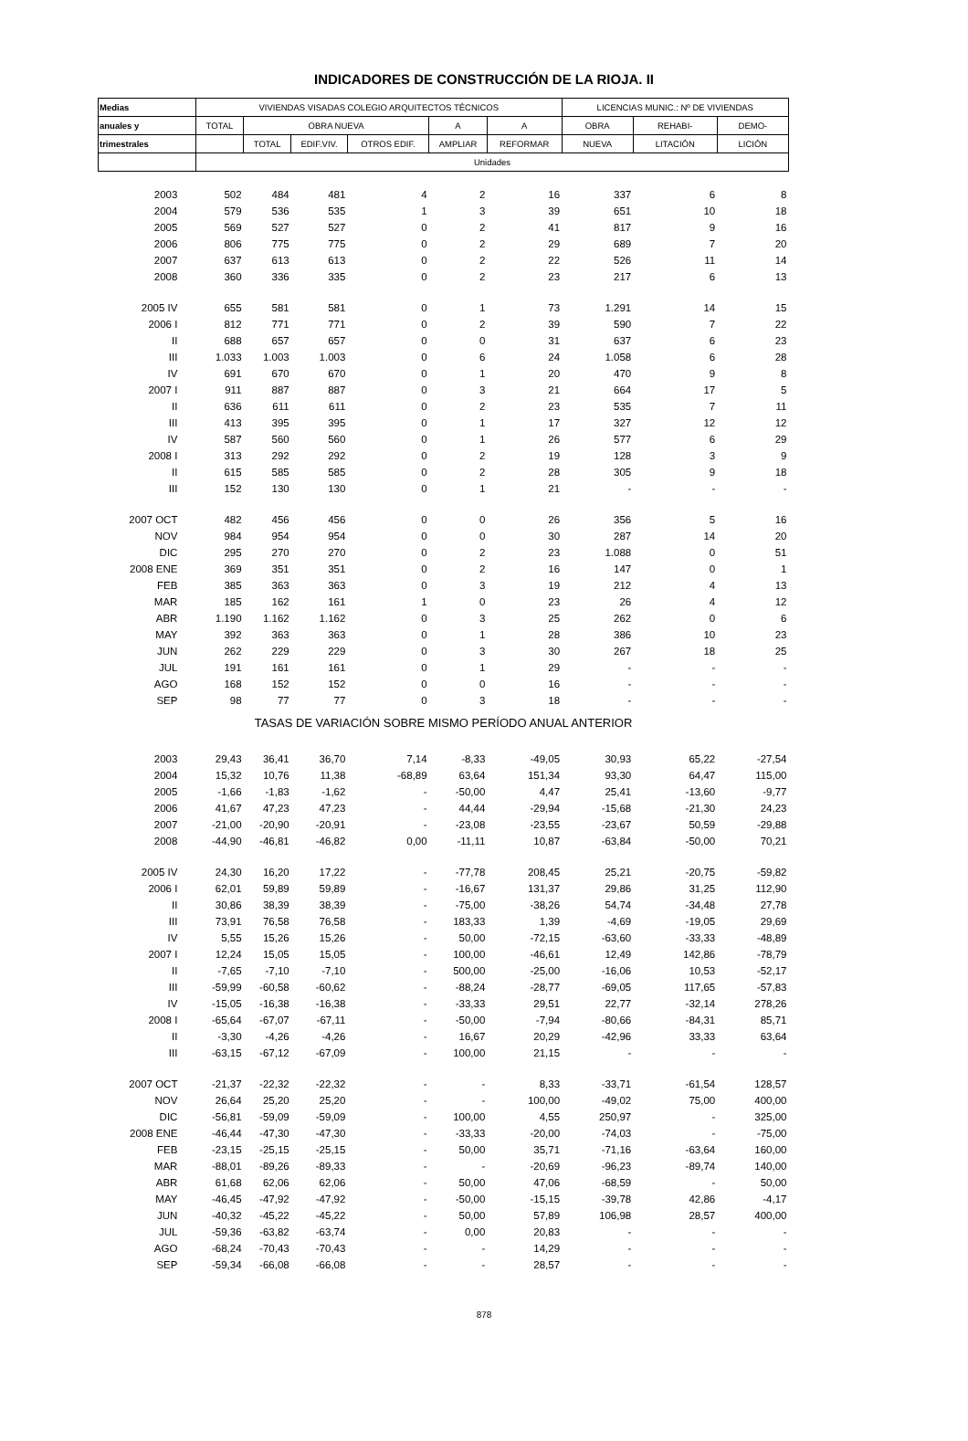INDICADORES DE CONSTRUCCIÓN DE LA RIOJA. II
| Medias | VIVIENDAS VISADAS COLEGIO ARQUITECTOS TÉCNICOS | | | | | | LICENCIAS MUNIC.: Nº DE VIVIENDAS | | |
| --- | --- | --- | --- | --- | --- | --- | --- | --- | --- |
| anuales y | TOTAL | OBRA NUEVA | | | A | A | OBRA | REHABI- | DEMO- |
| trimestrales | | TOTAL | EDIF.VIV. | OTROS EDIF. | AMPLIAR | REFORMAR | NUEVA | LITACIÓN | LICIÓN |
| | Unidades | | | | | | | | |
| 2003 | 502 | 484 | 481 | 4 | 2 | 16 | 337 | 6 | 8 |
| 2004 | 579 | 536 | 535 | 1 | 3 | 39 | 651 | 10 | 18 |
| 2005 | 569 | 527 | 527 | 0 | 2 | 41 | 817 | 9 | 16 |
| 2006 | 806 | 775 | 775 | 0 | 2 | 29 | 689 | 7 | 20 |
| 2007 | 637 | 613 | 613 | 0 | 2 | 22 | 526 | 11 | 14 |
| 2008 | 360 | 336 | 335 | 0 | 2 | 23 | 217 | 6 | 13 |
| 2005 IV | 655 | 581 | 581 | 0 | 1 | 73 | 1.291 | 14 | 15 |
| 2006 I | 812 | 771 | 771 | 0 | 2 | 39 | 590 | 7 | 22 |
| II | 688 | 657 | 657 | 0 | 0 | 31 | 637 | 6 | 23 |
| III | 1.033 | 1.003 | 1.003 | 0 | 6 | 24 | 1.058 | 6 | 28 |
| IV | 691 | 670 | 670 | 0 | 1 | 20 | 470 | 9 | 8 |
| 2007 I | 911 | 887 | 887 | 0 | 3 | 21 | 664 | 17 | 5 |
| II | 636 | 611 | 611 | 0 | 2 | 23 | 535 | 7 | 11 |
| III | 413 | 395 | 395 | 0 | 1 | 17 | 327 | 12 | 12 |
| IV | 587 | 560 | 560 | 0 | 1 | 26 | 577 | 6 | 29 |
| 2008 I | 313 | 292 | 292 | 0 | 2 | 19 | 128 | 3 | 9 |
| II | 615 | 585 | 585 | 0 | 2 | 28 | 305 | 9 | 18 |
| III | 152 | 130 | 130 | 0 | 1 | 21 | - | - | - |
| 2007 OCT | 482 | 456 | 456 | 0 | 0 | 26 | 356 | 5 | 16 |
| NOV | 984 | 954 | 954 | 0 | 0 | 30 | 287 | 14 | 20 |
| DIC | 295 | 270 | 270 | 0 | 2 | 23 | 1.088 | 0 | 51 |
| 2008 ENE | 369 | 351 | 351 | 0 | 2 | 16 | 147 | 0 | 1 |
| FEB | 385 | 363 | 363 | 0 | 3 | 19 | 212 | 4 | 13 |
| MAR | 185 | 162 | 161 | 1 | 0 | 23 | 26 | 4 | 12 |
| ABR | 1.190 | 1.162 | 1.162 | 0 | 3 | 25 | 262 | 0 | 6 |
| MAY | 392 | 363 | 363 | 0 | 1 | 28 | 386 | 10 | 23 |
| JUN | 262 | 229 | 229 | 0 | 3 | 30 | 267 | 18 | 25 |
| JUL | 191 | 161 | 161 | 0 | 1 | 29 | - | - | - |
| AGO | 168 | 152 | 152 | 0 | 0 | 16 | - | - | - |
| SEP | 98 | 77 | 77 | 0 | 3 | 18 | - | - | - |
| TASAS DE VARIACIÓN SOBRE MISMO PERÍODO ANUAL ANTERIOR | | | | | | | | | |
| 2003 | 29,43 | 36,41 | 36,70 | 7,14 | -8,33 | -49,05 | 30,93 | 65,22 | -27,54 |
| 2004 | 15,32 | 10,76 | 11,38 | -68,89 | 63,64 | 151,34 | 93,30 | 64,47 | 115,00 |
| 2005 | -1,66 | -1,83 | -1,62 | - | -50,00 | 4,47 | 25,41 | -13,60 | -9,77 |
| 2006 | 41,67 | 47,23 | 47,23 | - | 44,44 | -29,94 | -15,68 | -21,30 | 24,23 |
| 2007 | -21,00 | -20,90 | -20,91 | - | -23,08 | -23,55 | -23,67 | 50,59 | -29,88 |
| 2008 | -44,90 | -46,81 | -46,82 | 0,00 | -11,11 | 10,87 | -63,84 | -50,00 | 70,21 |
| 2005 IV | 24,30 | 16,20 | 17,22 | - | -77,78 | 208,45 | 25,21 | -20,75 | -59,82 |
| 2006 I | 62,01 | 59,89 | 59,89 | - | -16,67 | 131,37 | 29,86 | 31,25 | 112,90 |
| II | 30,86 | 38,39 | 38,39 | - | -75,00 | -38,26 | 54,74 | -34,48 | 27,78 |
| III | 73,91 | 76,58 | 76,58 | - | 183,33 | 1,39 | -4,69 | -19,05 | 29,69 |
| IV | 5,55 | 15,26 | 15,26 | - | 50,00 | -72,15 | -63,60 | -33,33 | -48,89 |
| 2007 I | 12,24 | 15,05 | 15,05 | - | 100,00 | -46,61 | 12,49 | 142,86 | -78,79 |
| II | -7,65 | -7,10 | -7,10 | - | 500,00 | -25,00 | -16,06 | 10,53 | -52,17 |
| III | -59,99 | -60,58 | -60,62 | - | -88,24 | -28,77 | -69,05 | 117,65 | -57,83 |
| IV | -15,05 | -16,38 | -16,38 | - | -33,33 | 29,51 | 22,77 | -32,14 | 278,26 |
| 2008 I | -65,64 | -67,07 | -67,11 | - | -50,00 | -7,94 | -80,66 | -84,31 | 85,71 |
| II | -3,30 | -4,26 | -4,26 | - | 16,67 | 20,29 | -42,96 | 33,33 | 63,64 |
| III | -63,15 | -67,12 | -67,09 | - | 100,00 | 21,15 | - | - | - |
| 2007 OCT | -21,37 | -22,32 | -22,32 | - | - | 8,33 | -33,71 | -61,54 | 128,57 |
| NOV | 26,64 | 25,20 | 25,20 | - | - | 100,00 | -49,02 | 75,00 | 400,00 |
| DIC | -56,81 | -59,09 | -59,09 | - | 100,00 | 4,55 | 250,97 | - | 325,00 |
| 2008 ENE | -46,44 | -47,30 | -47,30 | - | -33,33 | -20,00 | -74,03 | - | -75,00 |
| FEB | -23,15 | -25,15 | -25,15 | - | 50,00 | 35,71 | -71,16 | -63,64 | 160,00 |
| MAR | -88,01 | -89,26 | -89,33 | - | - | -20,69 | -96,23 | -89,74 | 140,00 |
| ABR | 61,68 | 62,06 | 62,06 | - | 50,00 | 47,06 | -68,59 | - | 50,00 |
| MAY | -46,45 | -47,92 | -47,92 | - | -50,00 | -15,15 | -39,78 | 42,86 | -4,17 |
| JUN | -40,32 | -45,22 | -45,22 | - | 50,00 | 57,89 | 106,98 | 28,57 | 400,00 |
| JUL | -59,36 | -63,82 | -63,74 | - | 0,00 | 20,83 | - | - | - |
| AGO | -68,24 | -70,43 | -70,43 | - | - | 14,29 | - | - | - |
| SEP | -59,34 | -66,08 | -66,08 | - | - | 28,57 | - | - | - |
878